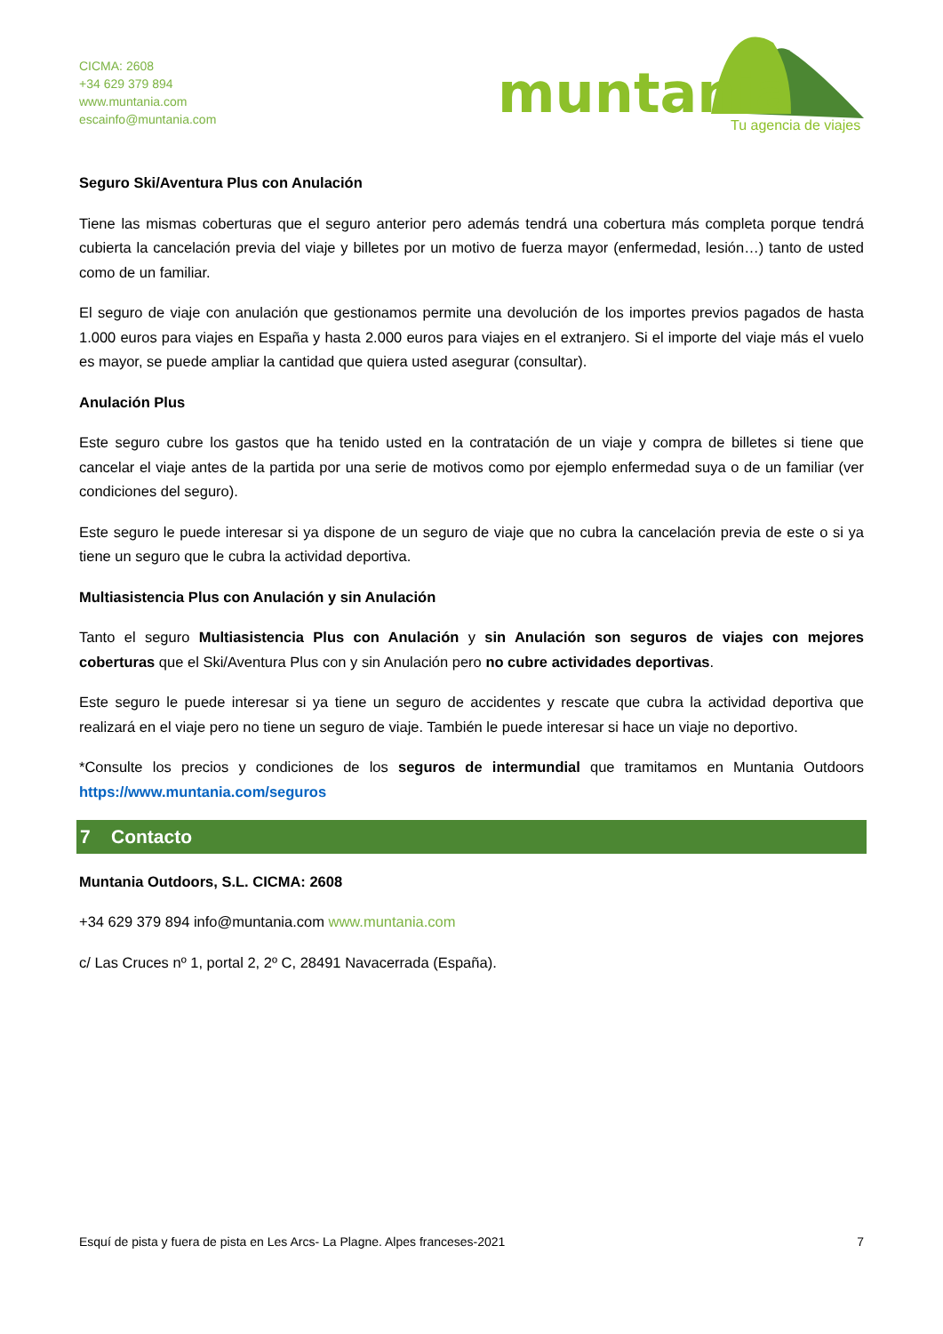CICMA: 2608
+34 629 379 894
www.muntania.com
escainfo@muntania.com
muntania
Tu agencia de viajes
Seguro Ski/Aventura Plus con Anulación
Tiene las mismas coberturas que el seguro anterior pero además tendrá una cobertura más completa porque tendrá cubierta la cancelación previa del viaje y billetes por un motivo de fuerza mayor (enfermedad, lesión…) tanto de usted como de un familiar.
El seguro de viaje con anulación que gestionamos permite una devolución de los importes previos pagados de hasta 1.000 euros para viajes en España y hasta 2.000 euros para viajes en el extranjero. Si el importe del viaje más el vuelo es mayor, se puede ampliar la cantidad que quiera usted asegurar (consultar).
Anulación Plus
Este seguro cubre los gastos que ha tenido usted en la contratación de un viaje y compra de billetes si tiene que cancelar el viaje antes de la partida por una serie de motivos como por ejemplo enfermedad suya o de un familiar (ver condiciones del seguro).
Este seguro le puede interesar si ya dispone de un seguro de viaje que no cubra la cancelación previa de este o si ya tiene un seguro que le cubra la actividad deportiva.
Multiasistencia Plus con Anulación y sin Anulación
Tanto el seguro Multiasistencia Plus con Anulación y sin Anulación son seguros de viajes con mejores coberturas que el Ski/Aventura Plus con y sin Anulación pero no cubre actividades deportivas.
Este seguro le puede interesar si ya tiene un seguro de accidentes y rescate que cubra la actividad deportiva que realizará en el viaje pero no tiene un seguro de viaje. También le puede interesar si hace un viaje no deportivo.
*Consulte los precios y condiciones de los seguros de intermundial que tramitamos en Muntania Outdoors https://www.muntania.com/seguros
7 Contacto
Muntania Outdoors, S.L. CICMA: 2608
+34 629 379 894 info@muntania.com www.muntania.com
c/ Las Cruces nº 1, portal 2, 2º C, 28491 Navacerrada (España).
Esquí de pista y fuera de pista en Les Arcs- La Plagne. Alpes franceses-2021 7